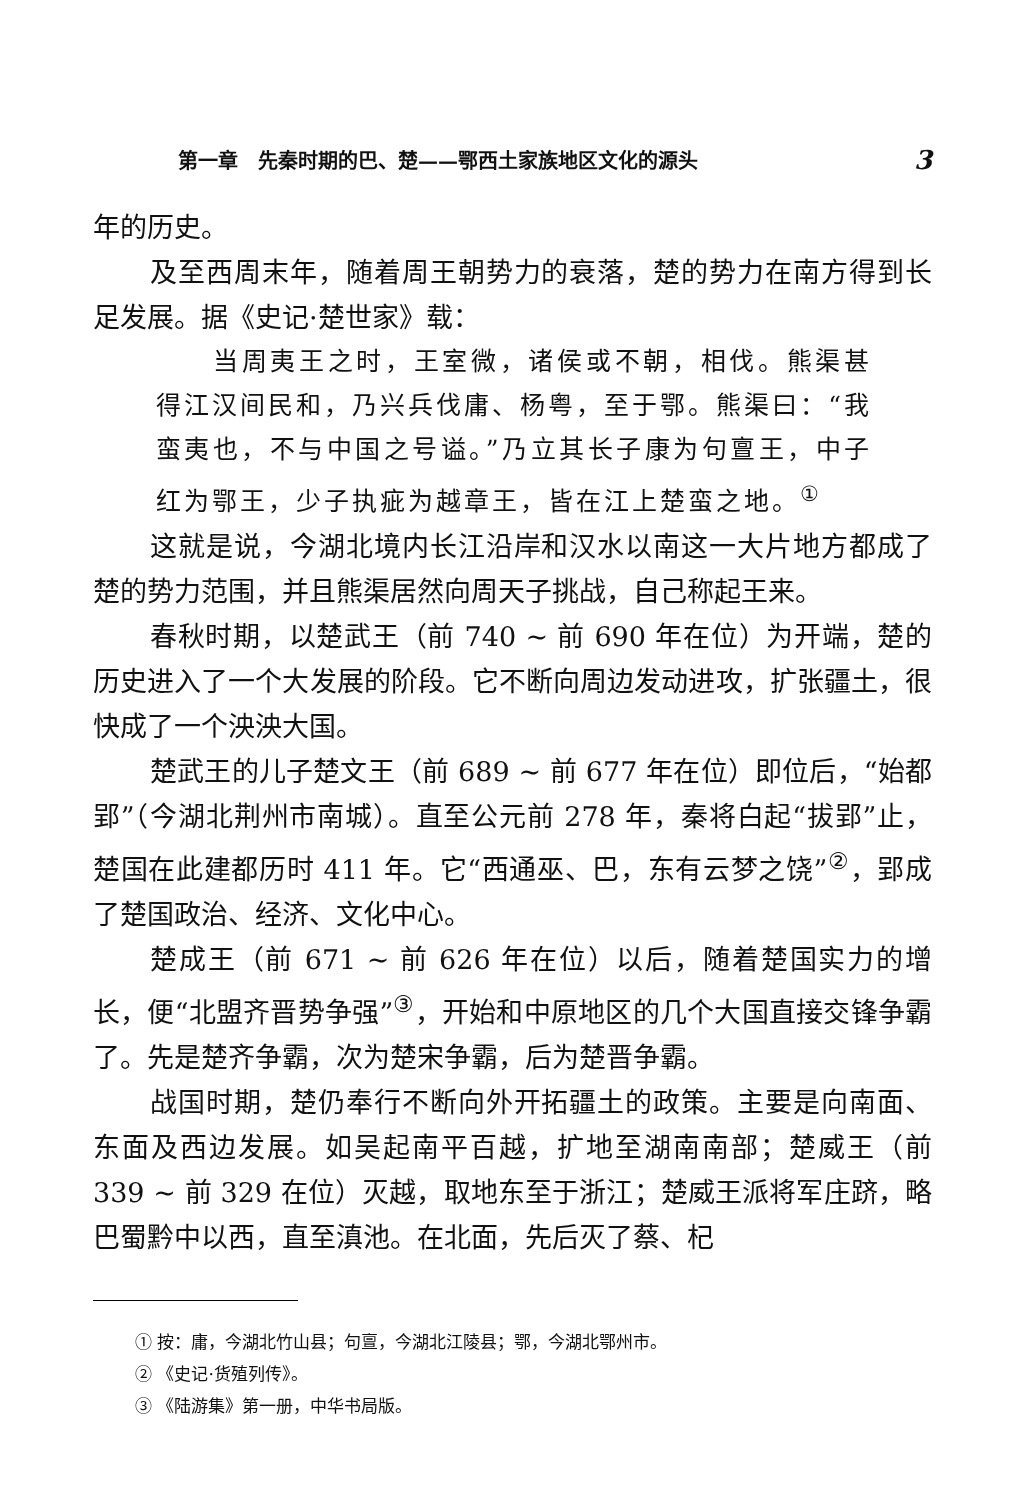第一章　先秦时期的巴、楚——鄂西土家族地区文化的源头 3
年的历史。
及至西周末年，随着周王朝势力的衰落，楚的势力在南方得到长足发展。据《史记·楚世家》载：
当周夷王之时，王室微，诸侯或不朝，相伐。熊渠甚得江汉间民和，乃兴兵伐庸、杨粤，至于鄂。熊渠曰：“我蛮夷也，不与中国之号谥。”乃立其长子康为句亶王，中子红为鄂王，少子执疵为越章王，皆在江上楚蛮之地。<sup>①</sup>
这就是说，今湖北境内长江沿岸和汉水以南这一大片地方都成了楚的势力范围，并且熊渠居然向周天子挑战，自己称起王来。
春秋时期，以楚武王（前 740 ~ 前 690 年在位）为开端，楚的历史进入了一个大发展的阶段。它不断向周边发动进攻，扩张疆土，很快成了一个泱泱大国。
楚武王的儿子楚文王（前 689 ~ 前 677 年在位）即位后，“始都郢”（今湖北荆州市南城）。直至公元前 278 年，秦将白起“拔郢”止，楚国在此建都历时 411 年。它“西通巫、巴，东有云梦之饶”<sup>②</sup>，郢成了楚国政治、经济、文化中心。
楚成王（前 671 ~ 前 626 年在位）以后，随着楚国实力的增长，便“北盟齐晋势争强”<sup>③</sup>，开始和中原地区的几个大国直接交锋争霸了。先是楚齐争霸，次为楚宋争霸，后为楚晋争霸。
战国时期，楚仍奉行不断向外开拓疆土的政策。主要是向南面、东面及西边发展。如吴起南平百越，扩地至湖南南部；楚威王（前 339 ~ 前 329 在位）灭越，取地东至于浙江；楚威王派将军庄跻，略巴蜀黔中以西，直至滇池。在北面，先后灭了蔡、杞
① 按：庸，今湖北竹山县；句亶，今湖北江陵县；鄂，今湖北鄂州市。
② 《史记·货殖列传》。
③ 《陆游集》第一册，中华书局版。